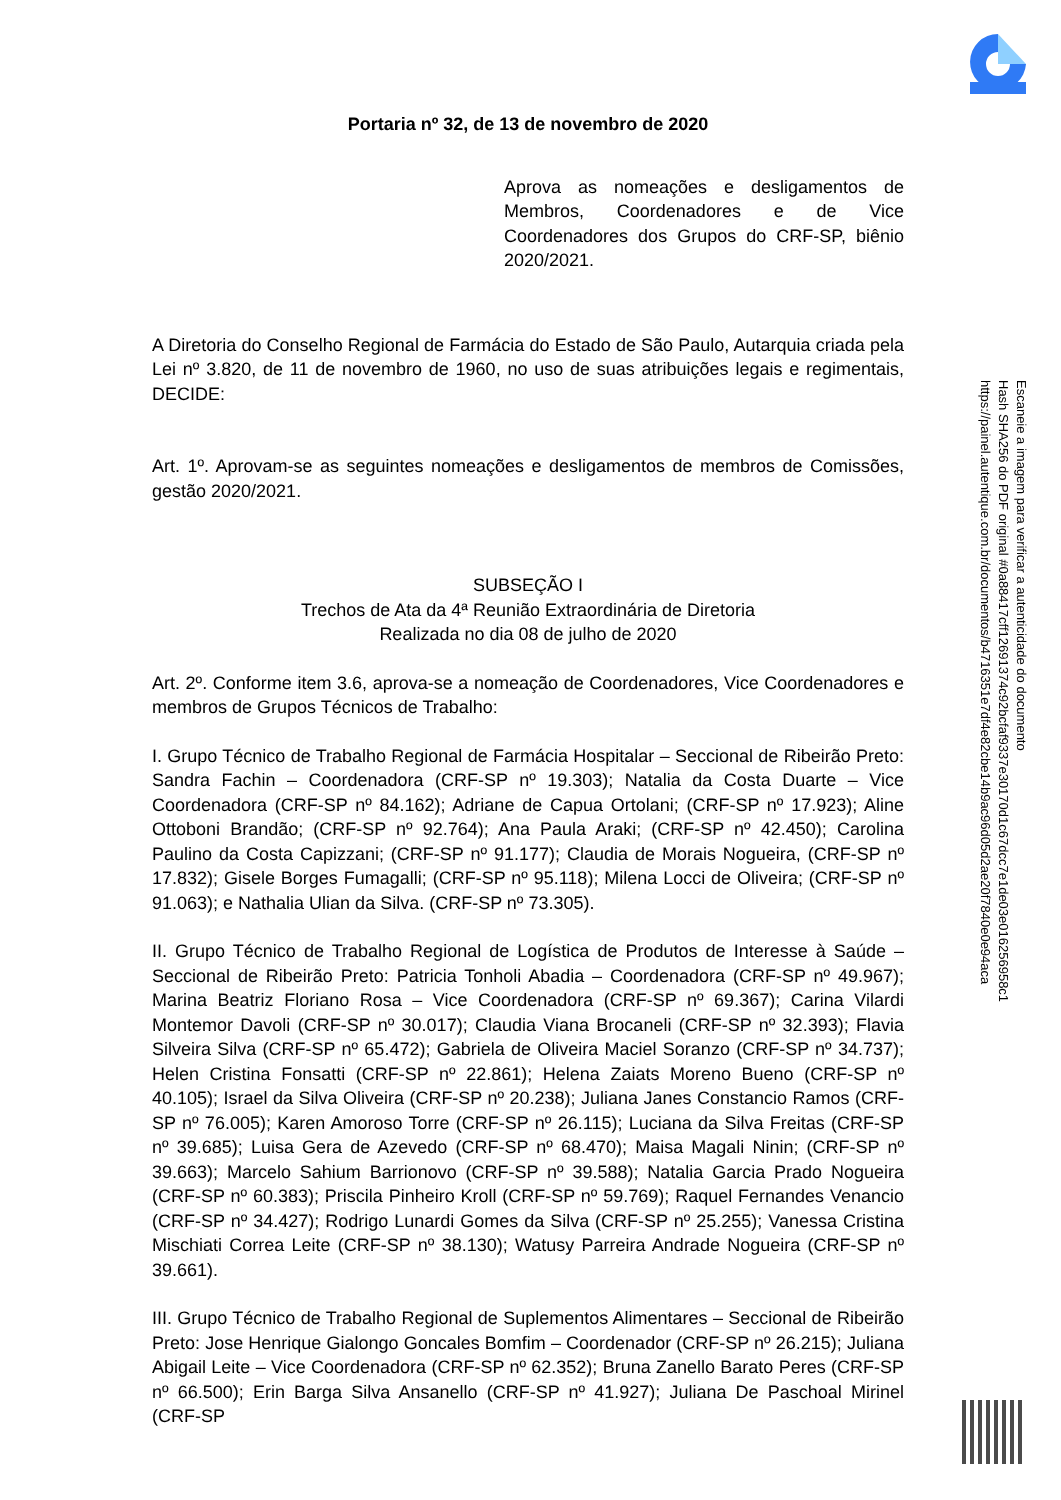Portaria nº 32, de 13 de novembro de 2020
Aprova as nomeações e desligamentos de Membros, Coordenadores e de Vice Coordenadores dos Grupos do CRF-SP, biênio 2020/2021.
A Diretoria do Conselho Regional de Farmácia do Estado de São Paulo, Autarquia criada pela Lei nº 3.820, de 11 de novembro de 1960, no uso de suas atribuições legais e regimentais, DECIDE:
Art. 1º. Aprovam-se as seguintes nomeações e desligamentos de membros de Comissões, gestão 2020/2021.
SUBSEÇÃO I
Trechos de Ata da 4ª Reunião Extraordinária de Diretoria
Realizada no dia 08 de julho de 2020
Art. 2º. Conforme item 3.6, aprova-se a nomeação de Coordenadores, Vice Coordenadores e membros de Grupos Técnicos de Trabalho:
I. Grupo Técnico de Trabalho Regional de Farmácia Hospitalar – Seccional de Ribeirão Preto: Sandra Fachin – Coordenadora (CRF-SP nº 19.303); Natalia da Costa Duarte – Vice Coordenadora (CRF-SP nº 84.162); Adriane de Capua Ortolani; (CRF-SP nº 17.923); Aline Ottoboni Brandão; (CRF-SP nº 92.764); Ana Paula Araki; (CRF-SP nº 42.450); Carolina Paulino da Costa Capizzani; (CRF-SP nº 91.177); Claudia de Morais Nogueira, (CRF-SP nº 17.832); Gisele Borges Fumagalli; (CRF-SP nº 95.118); Milena Locci de Oliveira; (CRF-SP nº 91.063); e Nathalia Ulian da Silva. (CRF-SP nº 73.305).
II. Grupo Técnico de Trabalho Regional de Logística de Produtos de Interesse à Saúde – Seccional de Ribeirão Preto: Patricia Tonholi Abadia – Coordenadora (CRF-SP nº 49.967); Marina Beatriz Floriano Rosa – Vice Coordenadora (CRF-SP nº 69.367); Carina Vilardi Montemor Davoli (CRF-SP nº 30.017); Claudia Viana Brocaneli (CRF-SP nº 32.393); Flavia Silveira Silva (CRF-SP nº 65.472); Gabriela de Oliveira Maciel Soranzo (CRF-SP nº 34.737); Helen Cristina Fonsatti (CRF-SP nº 22.861); Helena Zaiats Moreno Bueno (CRF-SP nº 40.105); Israel da Silva Oliveira (CRF-SP nº 20.238); Juliana Janes Constancio Ramos (CRF-SP nº 76.005); Karen Amoroso Torre (CRF-SP nº 26.115); Luciana da Silva Freitas (CRF-SP nº 39.685); Luisa Gera de Azevedo (CRF-SP nº 68.470); Maisa Magali Ninin; (CRF-SP nº 39.663); Marcelo Sahium Barrionovo (CRF-SP nº 39.588); Natalia Garcia Prado Nogueira (CRF-SP nº 60.383); Priscila Pinheiro Kroll (CRF-SP nº 59.769); Raquel Fernandes Venancio (CRF-SP nº 34.427); Rodrigo Lunardi Gomes da Silva (CRF-SP nº 25.255); Vanessa Cristina Mischiati Correa Leite (CRF-SP nº 38.130); Watusy Parreira Andrade Nogueira (CRF-SP nº 39.661).
III. Grupo Técnico de Trabalho Regional de Suplementos Alimentares – Seccional de Ribeirão Preto: Jose Henrique Gialongo Goncales Bomfim – Coordenador (CRF-SP nº 26.215); Juliana Abigail Leite – Vice Coordenadora (CRF-SP nº 62.352); Bruna Zanello Barato Peres (CRF-SP nº 66.500); Erin Barga Silva Ansanello (CRF-SP nº 41.927); Juliana De Paschoal Mirinel (CRF-SP
Escaneie a imagem para verificar a autenticidade do documento
Hash SHA256 do PDF original #0a88417cff126913​74c92bcfaf9337e30170d1c67dcc7e1de03e0162​5695​8c1
https://painel.autentique.com.br/documentos/b4716351e7df4e82cbe14b9ac96d05d2ae20f7840e0e94aca